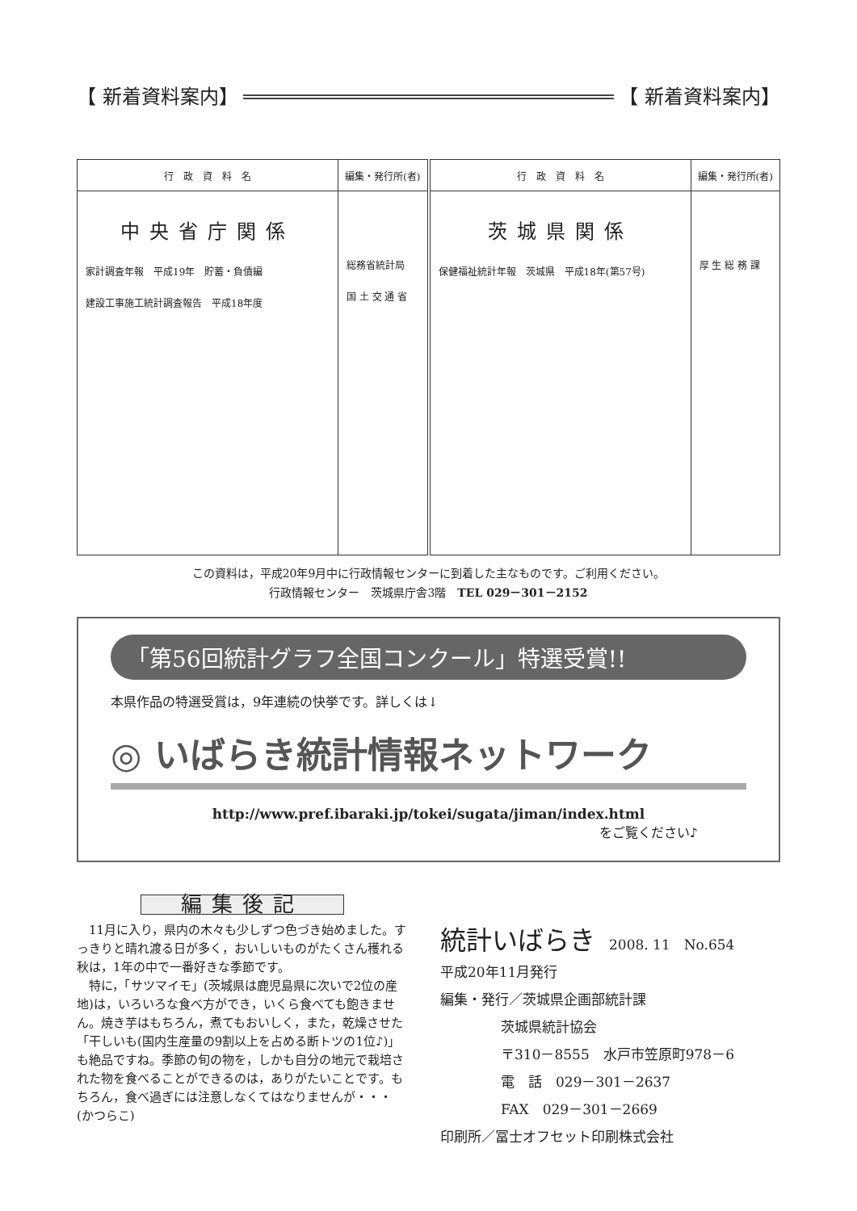【 新着資料案内】 【 新着資料案内】
| 行 政 資 料 名 | 編集・発行所(者) | 行 政 資 料 名 | 編集・発行所(者) |
| --- | --- | --- | --- |
| 中央省庁関係 家計調査年報 平成19年 貯蓄・負債編 建設工事施工統計調査報告 平成18年度 | 総務省統計局 国 土 交 通 省 | 茨城県関係 保健福祉統計年報 茨城県 平成18年(第57号) | 厚 生 総 務 課 |
この資料は，平成20年9月中に行政情報センターに到着した主なものです。ご利用ください。
行政情報センター　茨城県庁舎3階　TEL 029－301－2152
「第56回統計グラフ全国コンクール」特選受賞!!
本県作品の特選受賞は，9年連続の快挙です。詳しくは↓
◎ いばらき統計情報ネットワーク
http://www.pref.ibaraki.jp/tokei/sugata/jiman/index.html
をご覧ください♪
編集後記
　11月に入り，県内の木々も少しずつ色づき始めました。すっきりと晴れ渡る日が多く，おいしいものがたくさん穫れる秋は，1年の中で一番好きな季節です。
　特に，「サツマイモ」(茨城県は鹿児島県に次いで2位の産地)は，いろいろな食べ方ができ，いくら食べても飽きません。焼き芋はもちろん，煮てもおいしく，また，乾燥させた「干しいも(国内生産量の9割以上を占める断トツの1位♪)」も絶品ですね。季節の旬の物を，しかも自分の地元で栽培された物を食べることができるのは，ありがたいことです。もちろん，食べ過ぎには注意しなくてはなりませんが・・・　　　　(かつらこ)
統計いばらき　2008. 11　No.654
平成20年11月発行
編集・発行／茨城県企画部統計課
茨城県統計協会
〒310－8555　水戸市笠原町978－6
電　話　029－301－2637
FAX　029－301－2669
印刷所／冨士オフセット印刷株式会社